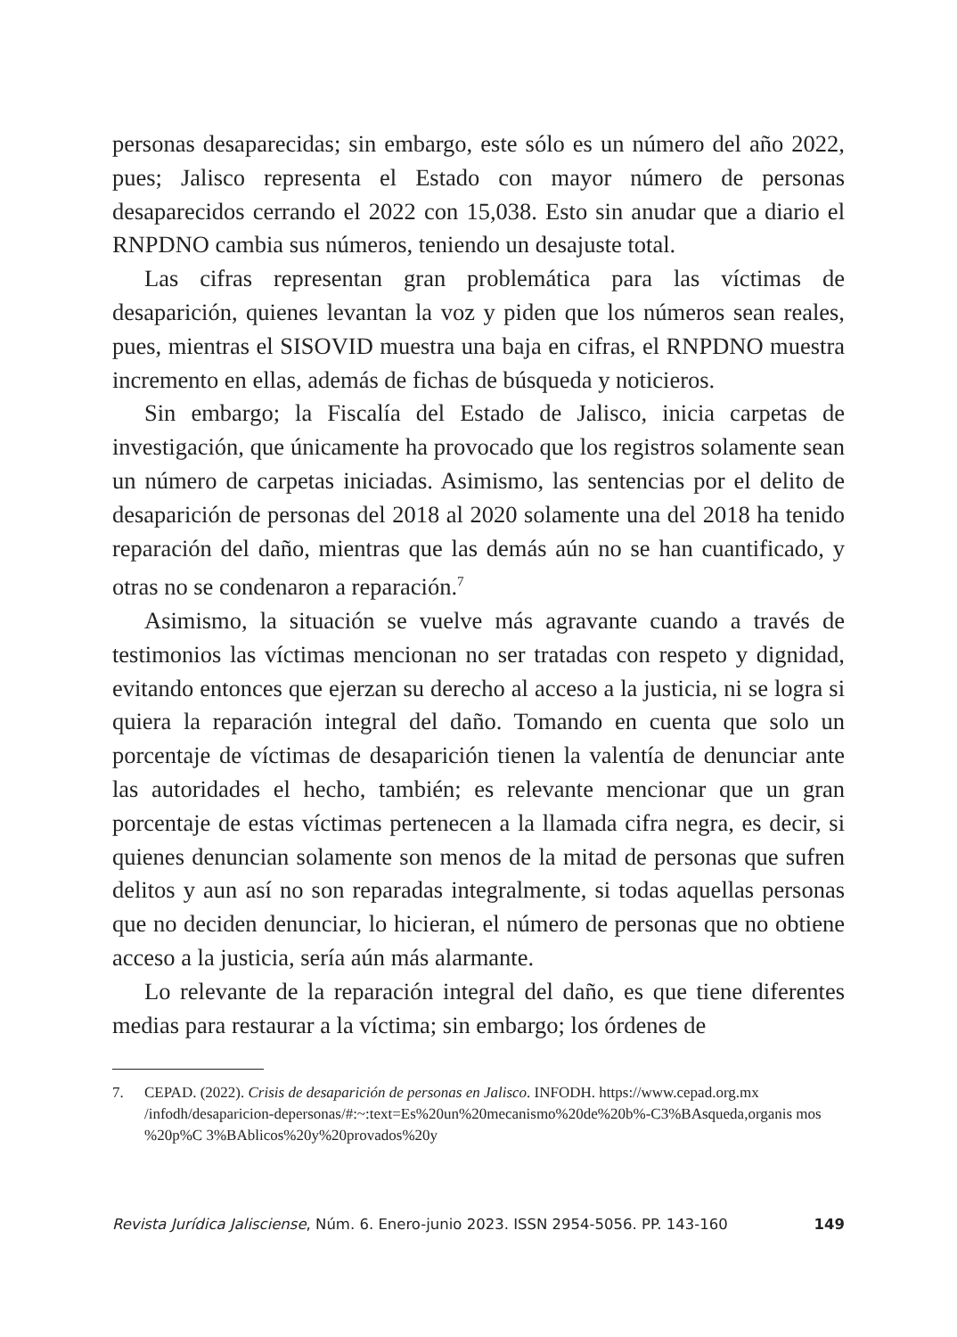personas desaparecidas; sin embargo, este sólo es un número del año 2022, pues; Jalisco representa el Estado con mayor número de personas desaparecidos cerrando el 2022 con 15,038. Esto sin anudar que a diario el RNPDNO cambia sus números, teniendo un desajuste total.
Las cifras representan gran problemática para las víctimas de desaparición, quienes levantan la voz y piden que los números sean reales, pues, mientras el SISOVID muestra una baja en cifras, el RNPDNO muestra incremento en ellas, además de fichas de búsqueda y noticieros.
Sin embargo; la Fiscalía del Estado de Jalisco, inicia carpetas de investigación, que únicamente ha provocado que los registros solamente sean un número de carpetas iniciadas. Asimismo, las sentencias por el delito de desaparición de personas del 2018 al 2020 solamente una del 2018 ha tenido reparación del daño, mientras que las demás aún no se han cuantificado, y otras no se condenaron a reparación.<sup>7</sup>
Asimismo, la situación se vuelve más agravante cuando a través de testimonios las víctimas mencionan no ser tratadas con respeto y dignidad, evitando entonces que ejerzan su derecho al acceso a la justicia, ni se logra si quiera la reparación integral del daño. Tomando en cuenta que solo un porcentaje de víctimas de desaparición tienen la valentía de denunciar ante las autoridades el hecho, también; es relevante mencionar que un gran porcentaje de estas víctimas pertenecen a la llamada cifra negra, es decir, si quienes denuncian solamente son menos de la mitad de personas que sufren delitos y aun así no son reparadas integralmente, si todas aquellas personas que no deciden denunciar, lo hicieran, el número de personas que no obtiene acceso a la justicia, sería aún más alarmante.
Lo relevante de la reparación integral del daño, es que tiene diferentes medias para restaurar a la víctima; sin embargo; los órdenes de
7. CEPAD. (2022). Crisis de desaparición de personas en Jalisco. INFODH. https://www.cepad.org.mx /infodh/desaparicion-depersonas/#:~:text=Es%20un%20mecanismo%20de%20b%-C3%BAsqueda,organis mos %20p%C 3%BAblicos%20y%20provados%20y
Revista Jurídica Jalisciense, Núm. 6. Enero-junio 2023. ISSN 2954-5056. PP. 143-160 149